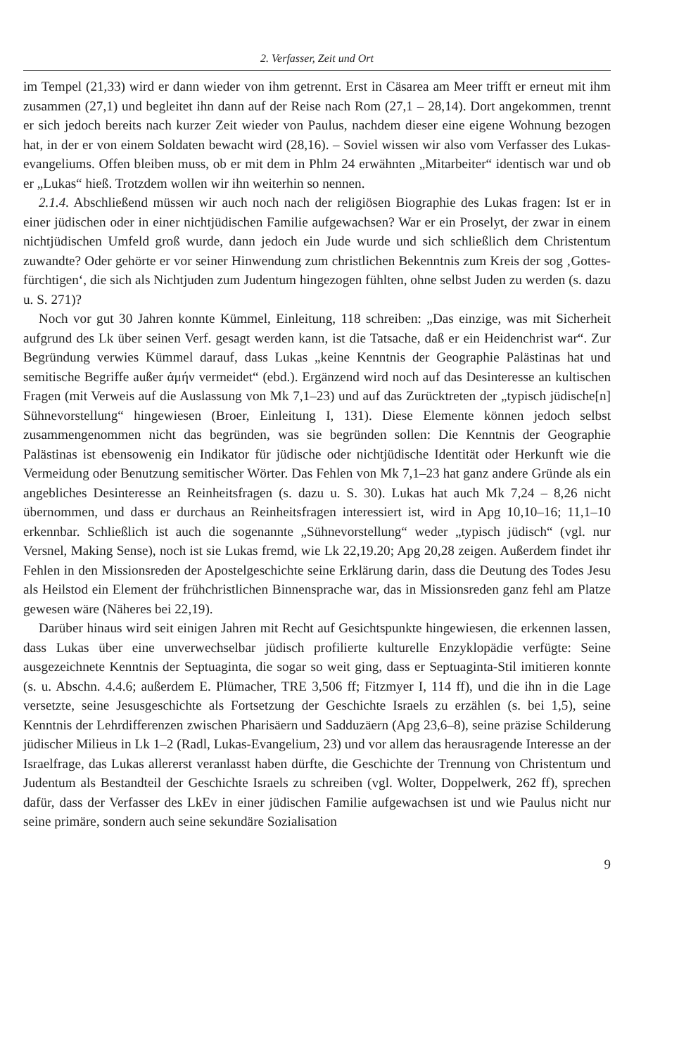2. Verfasser, Zeit und Ort
im Tempel (21,33) wird er dann wieder von ihm getrennt. Erst in Cäsarea am Meer trifft er erneut mit ihm zusammen (27,1) und begleitet ihn dann auf der Reise nach Rom (27,1 – 28,14). Dort angekommen, trennt er sich jedoch bereits nach kurzer Zeit wieder von Paulus, nachdem dieser eine eigene Wohnung bezogen hat, in der er von einem Soldaten bewacht wird (28,16). – Soviel wissen wir also vom Verfasser des Lukas­evangeliums. Offen bleiben muss, ob er mit dem in Phlm 24 erwähnten „Mitarbeiter“ identisch war und ob er „Lukas“ hieß. Trotzdem wollen wir ihn weiterhin so nennen.
2.1.4. Abschließend müssen wir auch noch nach der religiösen Biographie des Lukas fragen: Ist er in einer jüdischen oder in einer nichtjüdischen Familie aufgewachsen? War er ein Proselyt, der zwar in einem nichtjüdischen Umfeld groß wurde, dann jedoch ein Jude wurde und sich schließlich dem Christentum zuwandte? Oder gehörte er vor seiner Hinwendung zum christlichen Bekenntnis zum Kreis der sog ‚Gottes­fürchtigen‘, die sich als Nichtjuden zum Judentum hingezogen fühlten, ohne selbst Juden zu werden (s. dazu u. S. 271)?
Noch vor gut 30 Jahren konnte Kümmel, Einleitung, 118 schreiben: „Das einzige, was mit Sicherheit aufgrund des Lk über seinen Verf. gesagt werden kann, ist die Tatsache, daß er ein Heidenchrist war“. Zur Begründung verwies Kümmel darauf, dass Lukas „keine Kenntnis der Geographie Palästinas hat und semitische Begriffe außer ἀμήν vermeidet“ (ebd.). Ergänzend wird noch auf das Desinteresse an kultischen Fragen (mit Verweis auf die Auslassung von Mk 7,1–23) und auf das Zurücktreten der „typisch jüdische[n] Sühnevorstellung“ hingewiesen (Broer, Einleitung I, 131). Diese Elemente können jedoch selbst zusammengenommen nicht das begründen, was sie begründen sollen: Die Kenntnis der Geographie Palästinas ist ebensowenig ein Indikator für jüdische oder nichtjüdische Identität oder Herkunft wie die Vermeidung oder Benutzung semitischer Wörter. Das Fehlen von Mk 7,1–23 hat ganz andere Gründe als ein angebliches Desinteresse an Reinheitsfragen (s. dazu u. S. 30). Lukas hat auch Mk 7,24 – 8,26 nicht übernommen, und dass er durchaus an Reinheitsfragen interessiert ist, wird in Apg 10,10–16; 11,1–10 erkennbar. Schließlich ist auch die sogenannte „Sühnevorstellung“ weder „typisch jüdisch“ (vgl. nur Versnel, Making Sense), noch ist sie Lukas fremd, wie Lk 22,19.20; Apg 20,28 zeigen. Außerdem findet ihr Fehlen in den Missionsreden der Apostelgeschichte seine Erklärung darin, dass die Deutung des Todes Jesu als Heilstod ein Element der frühchristlichen Binnensprache war, das in Missionsreden ganz fehl am Platze gewesen wäre (Näheres bei 22,19).
Darüber hinaus wird seit einigen Jahren mit Recht auf Gesichtspunkte hingewiesen, die erkennen lassen, dass Lukas über eine unverwechselbar jüdisch profilierte kulturelle Enzyklopädie verfügte: Seine ausgezeichnete Kenntnis der Septuaginta, die sogar so weit ging, dass er Septuaginta-Stil imitieren konnte (s. u. Abschn. 4.4.6; außerdem E. Plümacher, TRE 3,506 ff; Fitzmyer I, 114 ff), und die ihn in die Lage versetzte, seine Jesusgeschichte als Fortsetzung der Geschichte Israels zu erzählen (s. bei 1,5), seine Kenntnis der Lehrdifferenzen zwischen Pharisäern und Sadduzäern (Apg 23,6–8), seine präzise Schilderung jüdischer Milieus in Lk 1–2 (Radl, Lukas-Evangelium, 23) und vor allem das herausragende Interesse an der Israelfrage, das Lukas allererst ver­anlasst haben dürfte, die Geschichte der Trennung von Christentum und Judentum als Bestandteil der Geschichte Israels zu schreiben (vgl. Wolter, Doppelwerk, 262 ff), sprechen dafür, dass der Verfasser des LkEv in einer jüdischen Familie aufgewachsen ist und wie Paulus nicht nur seine primäre, sondern auch seine sekundäre Sozialisation
9